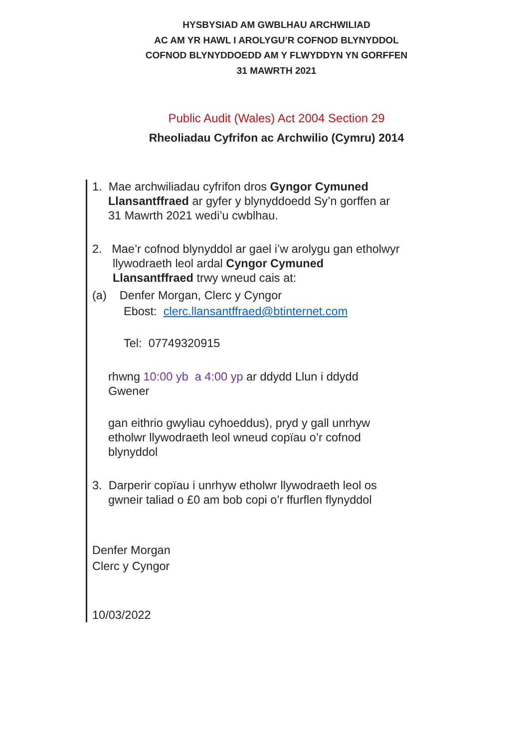HYSBYSIAD AM GWBLHAU ARCHWILIAD
AC AM YR HAWL I AROLYGU’R COFNOD BLYNYDDOL
COFNOD BLYNYDDOEDD AM Y FLWYDDYN YN GORFFEN
31 MAWRTH 2021
Public Audit (Wales) Act 2004 Section 29
Rheoliadau Cyfrifon ac Archwilio (Cymru) 2014
1. Mae archwiliadau cyfrifon dros Gyngor Cymuned Llansantffraed ar gyfer y blynyddoedd Sy’n gorffen ar 31 Mawrth 2021 wedi’u cwblhau.
2. Mae’r cofnod blynyddol ar gael i’w arolygu gan etholwyr llywodraeth leol ardal Cyngor Cymuned Llansantffraed trwy wneud cais at:
(a) Denfer Morgan, Clerc y Cyngor
Ebost: clerc.llansantffraed@btinternet.com
Tel: 07749320915
rhwng 10:00 yb a 4:00 yp ar ddydd Llun i ddydd Gwener
gan eithrio gwyliau cyhoeddus), pryd y gall unrhyw etholwr llywodraeth leol wneud copïau o’r cofnod blynyddol
3. Darperir copïau i unrhyw etholwr llywodraeth leol os gwneir taliad o £0 am bob copi o’r ffurflen flynyddol
Denfer Morgan
Clerc y Cyngor
10/03/2022